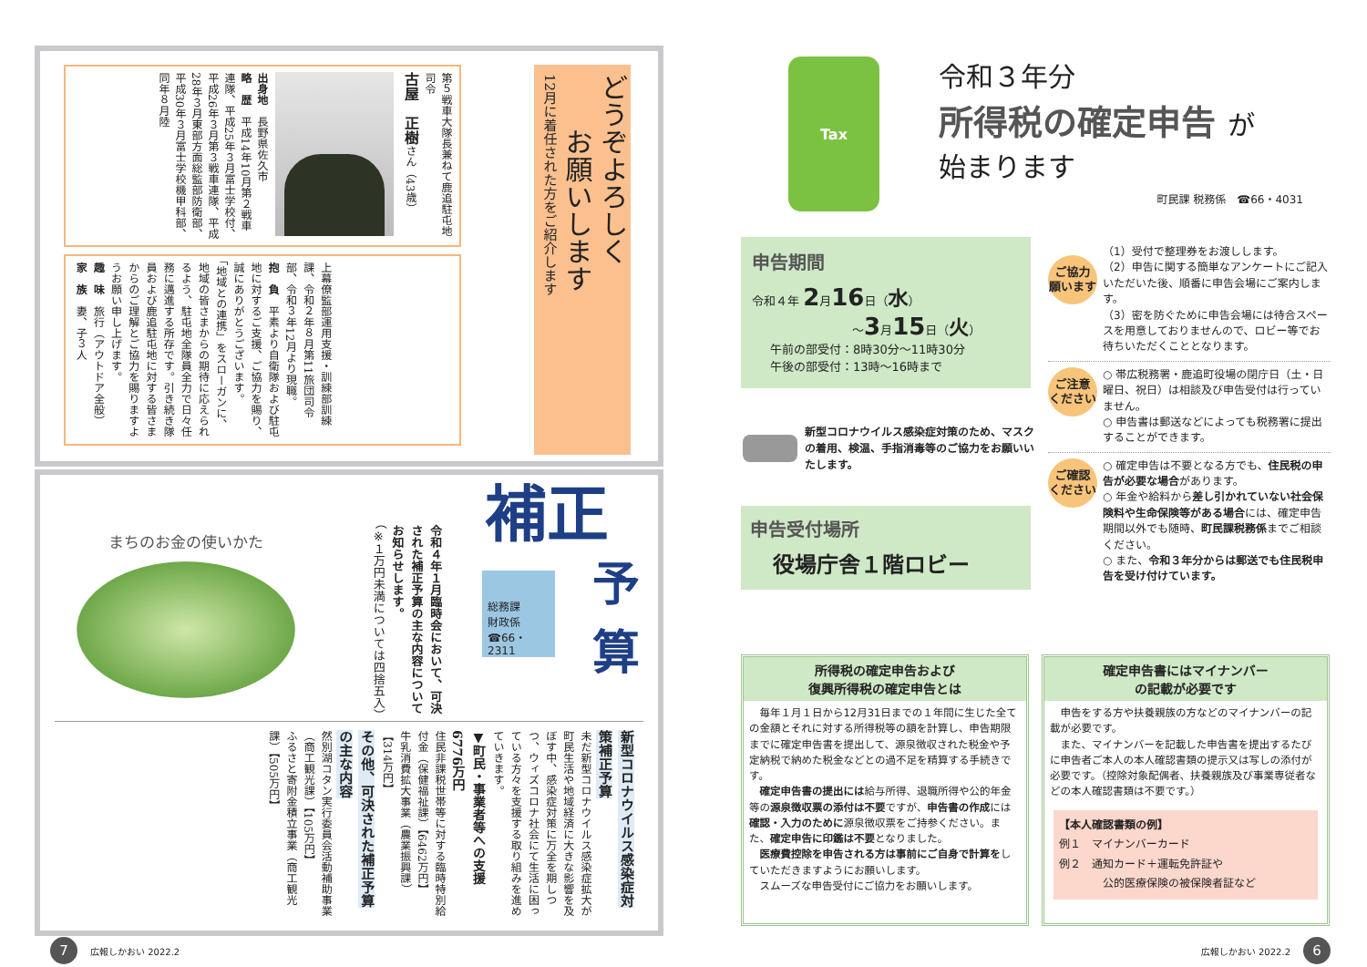12月に着任された方をご紹介します
どうぞよろしく
　　お願いします
第５戦車大隊長兼ねて鹿追駐屯地司令
古屋　正樹さん（43歳）
出身地　長野県佐久市
略　歴　平成14年10月第２戦車連隊、平成25年３月富士学校付、平成26年３月第３戦車連隊、平成28年３月東部方面総監部防衛部、平成30年３月富士学校機甲科部、同年８月陸
上幕僚監部運用支援・訓練部訓練課、令和２年８月第11旅団司令部、令和３年12月より現職。
抱　負　平素より自衛隊および駐屯地に対するご支援、ご協力を賜り、誠にありがとうございます。
「地域との連携」をスローガンに、地域の皆さまからの期待に応えられるよう、駐屯地全隊員全力で日々任務に邁進する所存です。引き続き隊員および鹿追駐屯地に対する皆さまからのご理解とご協力を賜りますようお願い申し上げます。
趣　味　旅行（アウトドア全般）
家　族　妻、子３人
補正
予
算
総務課
財政係
☎66・2311
令和４年１月臨時会において、可決された補正予算の主な内容についてお知らせします。
（※１万円未満については四捨五入）
まちのお金の使いかた
新型コロナウイルス感染症対策補正予算
未だ新型コロナウイルス感染症拡大が町民生活や地域経済に大きな影響を及ぼす中、感染症対策に万全を期しつつ、ウィズコロナ社会にて生活に困っている方々を支援する取り組みを進めていきます。
▼町民・事業者等への支援　6776万円
住民非課税世帯等に対する臨時特別給付金（保健福祉課）【6462万円】
牛乳消費拡大事業（農業振興課）【314万円】
その他、可決された補正予算の主な内容
然別湖コタン実行委員会活動補助事業（商工観光課）【105万円】
ふるさと寄附金積立事業（商工観光課）【505万円】
7
広報しかおい 2022.2
Tax
令和３年分
所得税の確定申告 が
始まります
町民課 税務係　☎66・4031
申告期間
令和４年 2月16日（水）
～3月15日（火）
午前の部受付：8時30分～11時30分
午後の部受付：13時～16時まで
新型コロナウイルス感染症対策のため、マスクの着用、検温、手指消毒等のご協力をお願いいたします。
申告受付場所
役場庁舎１階ロビー
ご協力
願います
（1）受付で整理券をお渡しします。
（2）申告に関する簡単なアンケートにご記入いただいた後、順番に申告会場にご案内します。
（3）密を防ぐために申告会場には待合スペースを用意しておりませんので、ロビー等でお待ちいただくこととなります。
ご注意
ください
○ 帯広税務署・鹿追町役場の閉庁日（土・日曜日、祝日）は相談及び申告受付は行っていません。
○ 申告書は郵送などによっても税務署に提出することができます。
ご確認
ください
○ 確定申告は不要となる方でも、住民税の申告が必要な場合があります。
○ 年金や給料から差し引かれていない社会保険料や生命保険等がある場合には、確定申告期間以外でも随時、町民課税務係までご相談ください。
○ また、令和３年分からは郵送でも住民税申告を受け付けています。
所得税の確定申告および
復興所得税の確定申告とは
　毎年１月１日から12月31日までの１年間に生じた全ての金額とそれに対する所得税等の額を計算し、申告期限までに確定申告書を提出して、源泉徴収された税金や予定納税で納めた税金などとの過不足を精算する手続きです。
　確定申告書の提出には給与所得、退職所得や公的年金等の源泉徴収票の添付は不要ですが、申告書の作成には確認・入力のために源泉徴収票をご持参ください。また、確定申告に印鑑は不要となりました。
　医療費控除を申告される方は事前にご自身で計算をしていただきますようにお願いします。
　スムーズな申告受付にご協力をお願いします。
確定申告書にはマイナンバー
の記載が必要です
　申告をする方や扶養親族の方などのマイナンバーの記載が必要です。
　また、マイナンバーを記載した申告書を提出するたびに申告者ご本人の本人確認書類の提示又は写しの添付が必要です。（控除対象配偶者、扶養親族及び事業専従者などの本人確認書類は不要です。）
【本人確認書類の例】
例１　マイナンバーカード
例２　通知カード＋運転免許証や
　　　　公的医療保険の被保険者証など
広報しかおい 2022.2
6